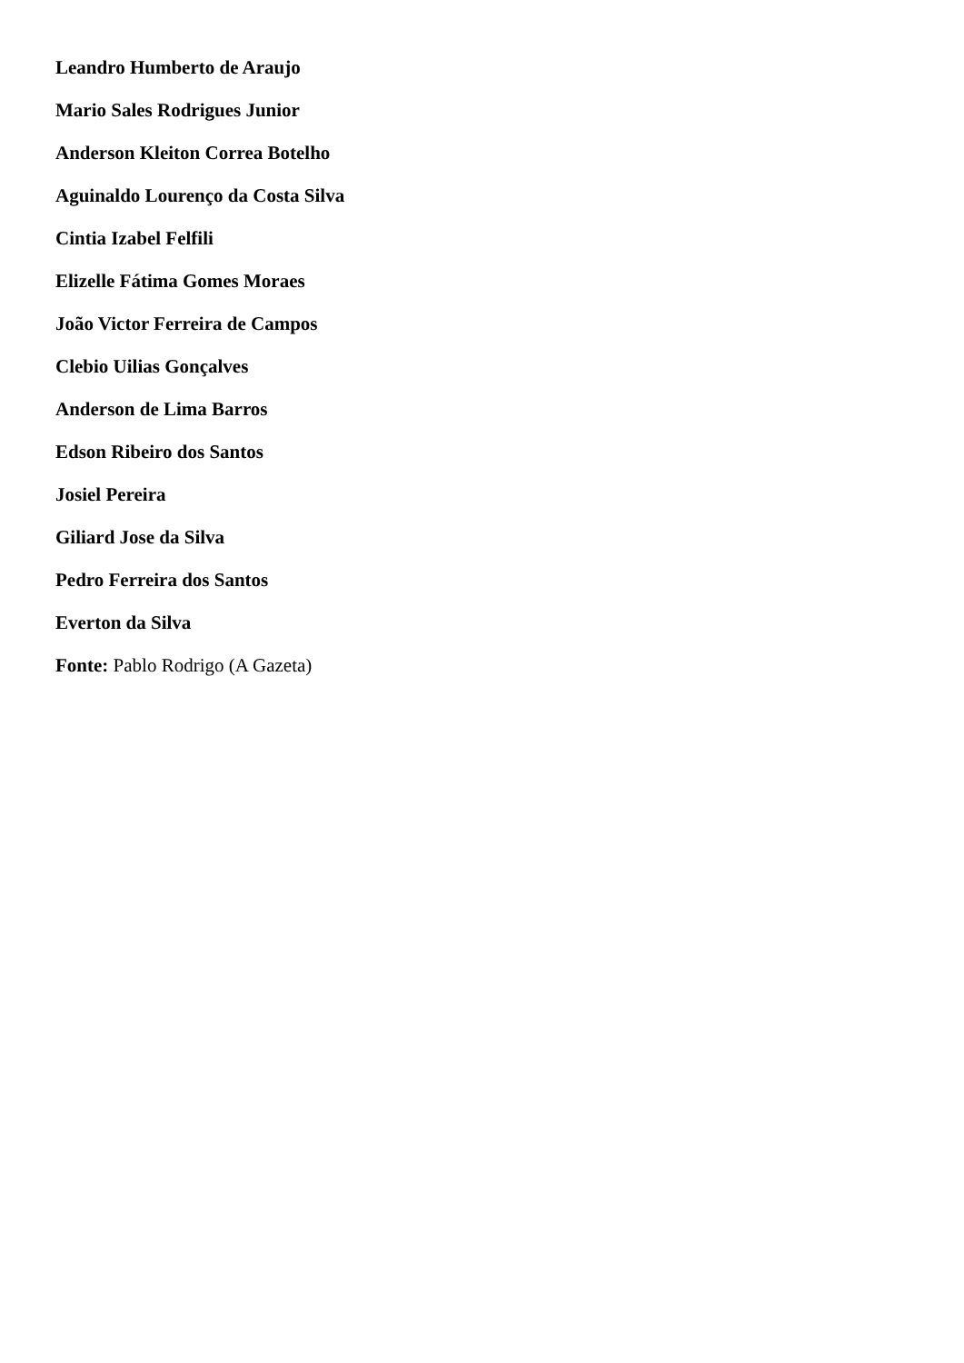Leandro Humberto de Araujo
Mario Sales Rodrigues Junior
Anderson Kleiton Correa Botelho
Aguinaldo Lourenço da Costa Silva
Cintia Izabel Felfili
Elizelle Fátima Gomes Moraes
João Victor Ferreira de Campos
Clebio Uilias Gonçalves
Anderson de Lima Barros
Edson Ribeiro dos Santos
Josiel Pereira
Giliard Jose da Silva
Pedro Ferreira dos Santos
Everton da Silva
Fonte: Pablo Rodrigo (A Gazeta)